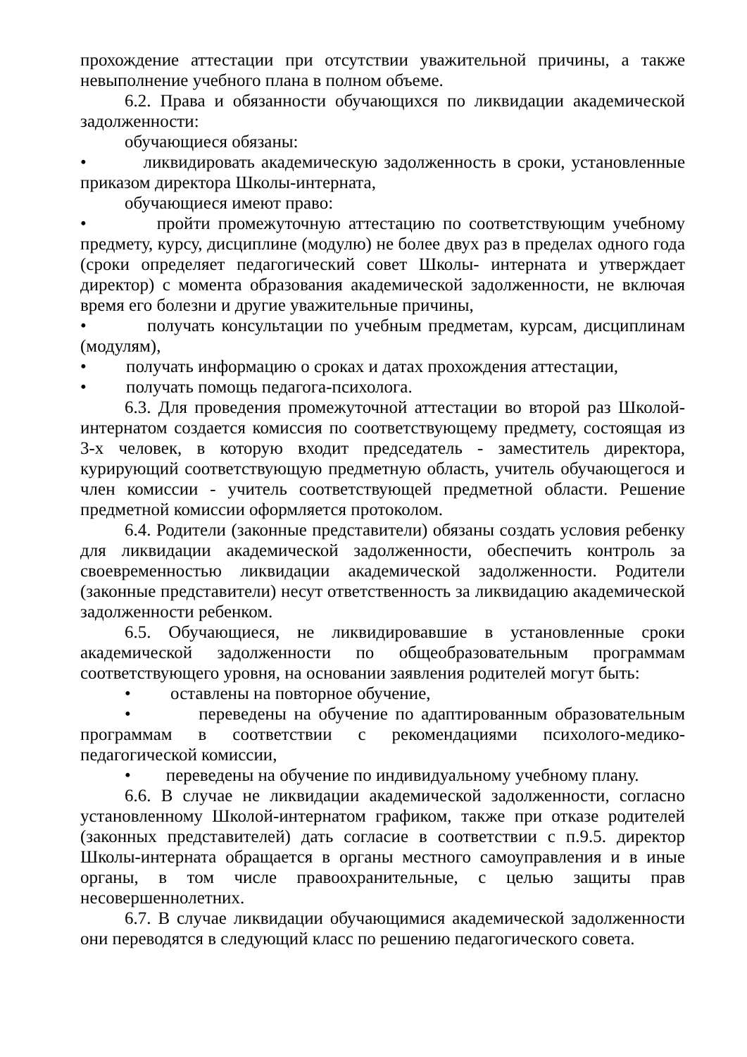прохождение аттестации при отсутствии уважительной причины, а также невыполнение учебного плана в полном объеме.
6.2. Права и обязанности обучающихся по ликвидации академической задолженности:
обучающиеся обязаны:
• ликвидировать академическую задолженность в сроки, установленные приказом директора Школы-интерната,
обучающиеся имеют право:
• пройти промежуточную аттестацию по соответствующим учебному предмету, курсу, дисциплине (модулю) не более двух раз в пределах одного года (сроки определяет педагогический совет Школы- интерната и утверждает директор) с момента образования академической задолженности, не включая время его болезни и другие уважительные причины,
• получать консультации по учебным предметам, курсам, дисциплинам (модулям),
• получать информацию о сроках и датах прохождения аттестации,
• получать помощь педагога-психолога.
6.3. Для проведения промежуточной аттестации во второй раз Школой-интернатом создается комиссия по соответствующему предмету, состоящая из 3-х человек, в которую входит председатель - заместитель директора, курирующий соответствующую предметную область, учитель обучающегося и член комиссии - учитель соответствующей предметной области. Решение предметной комиссии оформляется протоколом.
6.4. Родители (законные представители) обязаны создать условия ребенку для ликвидации академической задолженности, обеспечить контроль за своевременностью ликвидации академической задолженности. Родители (законные представители) несут ответственность за ликвидацию академической задолженности ребенком.
6.5. Обучающиеся, не ликвидировавшие в установленные сроки академической задолженности по общеобразовательным программам соответствующего уровня, на основании заявления родителей могут быть:
• оставлены на повторное обучение,
• переведены на обучение по адаптированным образовательным программам в соответствии с рекомендациями психолого-медико-педагогической комиссии,
• переведены на обучение по индивидуальному учебному плану.
6.6. В случае не ликвидации академической задолженности, согласно установленному Школой-интернатом графиком, также при отказе родителей (законных представителей) дать согласие в соответствии с п.9.5. директор Школы-интерната обращается в органы местного самоуправления и в иные органы, в том числе правоохранительные, с целью защиты прав несовершеннолетних.
6.7. В случае ликвидации обучающимися академической задолженности они переводятся в следующий класс по решению педагогического совета.